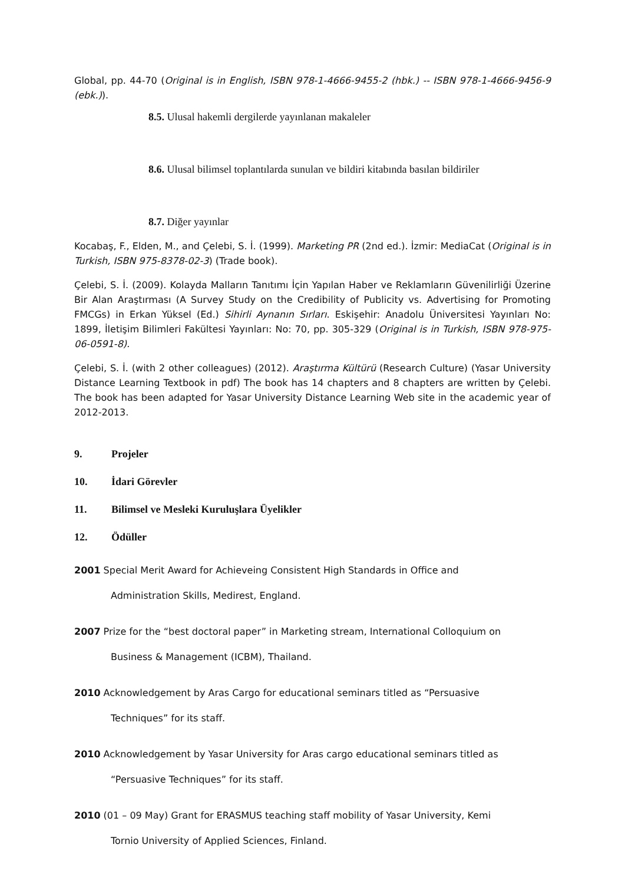Global, pp. 44-70 (Original is in English, ISBN 978-1-4666-9455-2 (hbk.) -- ISBN 978-1-4666-9456-9 (ebk.)).
8.5. Ulusal hakemli dergilerde yayınlanan makaleler
8.6. Ulusal bilimsel toplantılarda sunulan ve bildiri kitabında basılan bildiriler
8.7. Diğer yayınlar
Kocabaş, F., Elden, M., and Çelebi, S. İ. (1999). Marketing PR (2nd ed.). İzmir: MediaCat (Original is in Turkish, ISBN 975-8378-02-3) (Trade book).
Çelebi, S. İ. (2009). Kolayda Malların Tanıtımı İçin Yapılan Haber ve Reklamların Güvenilirliği Üzerine Bir Alan Araştırması (A Survey Study on the Credibility of Publicity vs. Advertising for Promoting FMCGs) in Erkan Yüksel (Ed.) Sihirli Aynanın Sırları. Eskişehir: Anadolu Üniversitesi Yayınları No: 1899, İletişim Bilimleri Fakültesi Yayınları: No: 70, pp. 305-329 (Original is in Turkish, ISBN 978-975-06-0591-8).
Çelebi, S. İ. (with 2 other colleagues) (2012). Araştırma Kültürü (Research Culture) (Yasar University Distance Learning Textbook in pdf) The book has 14 chapters and 8 chapters are written by Çelebi. The book has been adapted for Yasar University Distance Learning Web site in the academic year of 2012-2013.
9. Projeler
10. İdari Görevler
11. Bilimsel ve Mesleki Kuruluşlara Üyelikler
12. Ödüller
2001 Special Merit Award for Achieveing Consistent High Standards in Office and
Administration Skills, Medirest, England.
2007 Prize for the “best doctoral paper” in Marketing stream, International Colloquium on
Business & Management (ICBM), Thailand.
2010 Acknowledgement by Aras Cargo for educational seminars titled as “Persuasive
Techniques” for its staff.
2010 Acknowledgement by Yasar University for Aras cargo educational seminars titled as
“Persuasive Techniques” for its staff.
2010 (01 – 09 May) Grant for ERASMUS teaching staff mobility of Yasar University, Kemi
Tornio University of Applied Sciences, Finland.